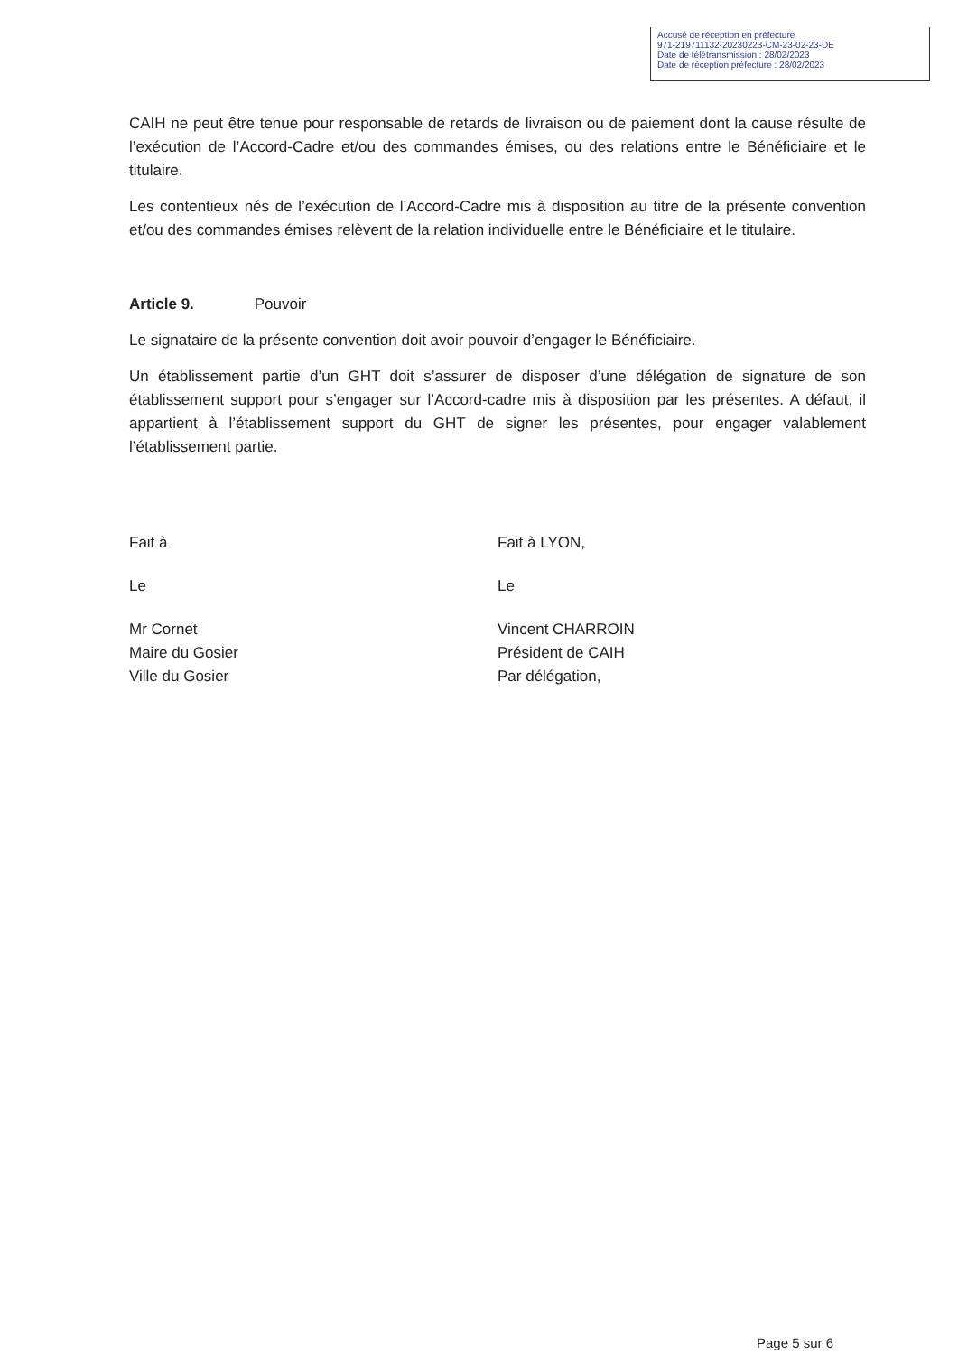Accusé de réception en préfecture
971-219711132-20230223-CM-23-02-23-DE
Date de télétransmission : 28/02/2023
Date de réception préfecture : 28/02/2023
CAIH ne peut être tenue pour responsable de retards de livraison ou de paiement dont la cause résulte de l’exécution de l’Accord-Cadre et/ou des commandes émises, ou des relations entre le Bénéficiaire et le titulaire.
Les contentieux nés de l’exécution de l’Accord-Cadre mis à disposition au titre de la présente convention et/ou des commandes émises relèvent de la relation individuelle entre le Bénéficiaire et le titulaire.
Article 9. Pouvoir
Le signataire de la présente convention doit avoir pouvoir d’engager le Bénéficiaire.
Un établissement partie d’un GHT doit s’assurer de disposer d’une délégation de signature de son établissement support pour s’engager sur l’Accord-cadre mis à disposition par les présentes. A défaut, il appartient à l’établissement support du GHT de signer les présentes, pour engager valablement l’établissement partie.
Fait à
Le
Mr Cornet
Maire du Gosier
Ville du Gosier
Fait à LYON,
Le
Vincent CHARROIN
Président de CAIH
Par délégation,
Page 5 sur 6